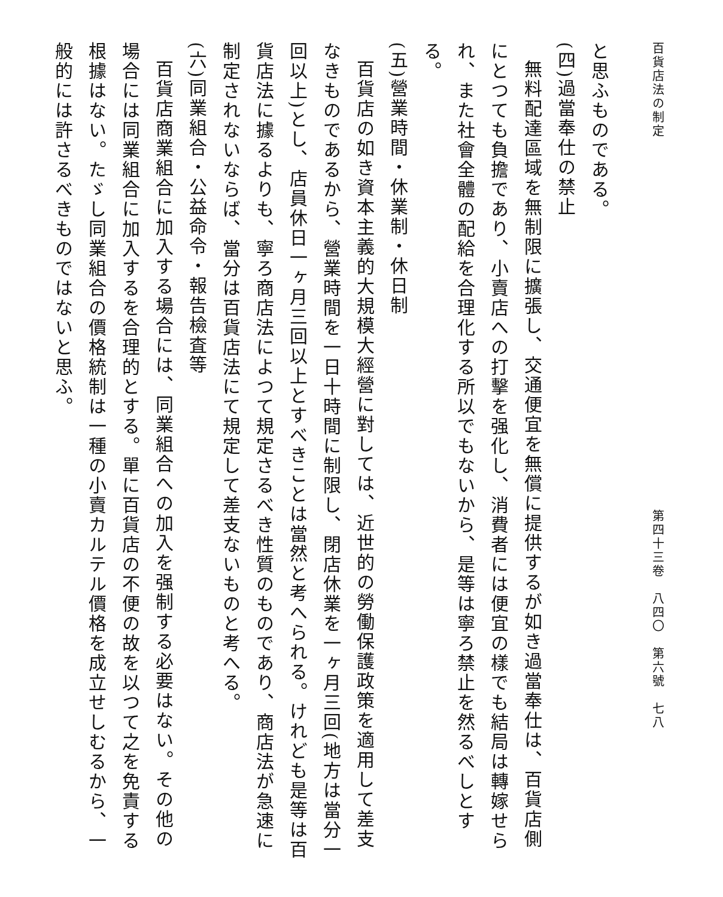百貨店法の制定 第四十三卷　八四〇　第六號　七八
と思ふものである。
(四)過當奉仕の禁止
無料配達區域を無制限に擴張し、交通便宜を無償に提供するが如き過當奉仕は、百貨店側にとつても負擔であり、小賣店への打擊を强化し、消費者には便宜の樣でも結局は轉嫁せられ、また社會全體の配給を合理化する所以でもないから、是等は寧ろ禁止を然るべしとする。
(五)營業時間・休業制・休日制
百貨店の如き資本主義的大規模大經營に對しては、近世的の勞働保護政策を適用して差支なきものであるから、營業時間を一日十時間に制限し、閉店休業を一ヶ月三回(地方は當分一回以上)とし、店員休日一ヶ月三回以上とすべきことは當然と考へられる。けれども是等は百貨店法に據るよりも、寧ろ商店法によつて規定さるべき性質のものであり、商店法が急速に制定されないならば、當分は百貨店法にて規定して差支ないものと考へる。
(六)同業組合・公益命令・報告檢査等
百貨店商業組合に加入する場合には、同業組合への加入を强制する必要はない。その他の場合には同業組合に加入するを合理的とする。單に百貨店の不便の故を以つて之を免責する根據はない。たゞし同業組合の價格統制は一種の小賣カルテル價格を成立せしむるから、一般的には許さるべきものではないと思ふ。